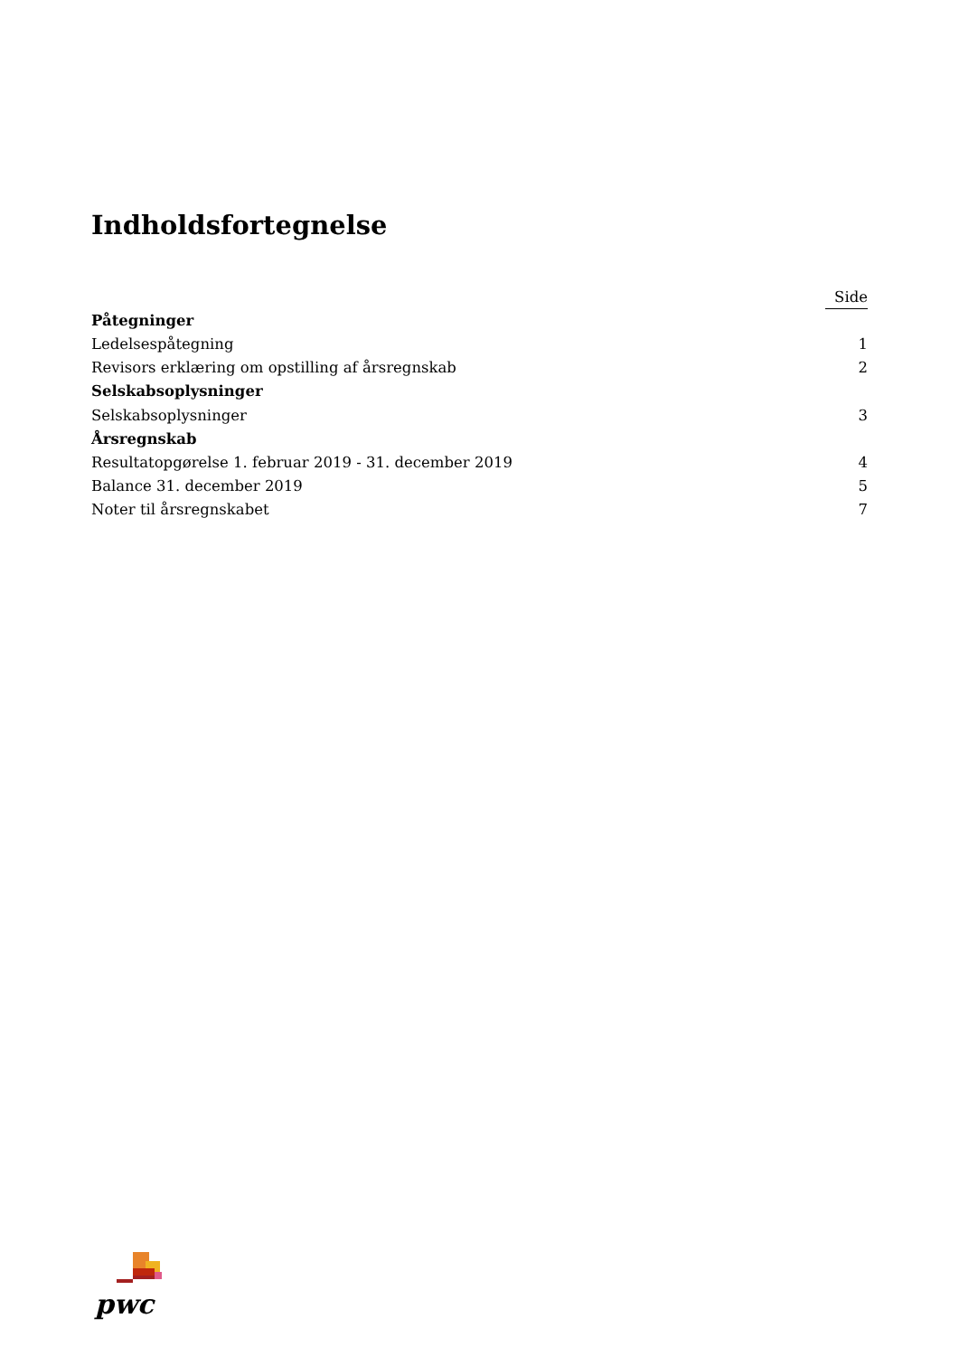Indholdsfortegnelse
| | Side |
| Påtegninger | |
| Ledelsespåtegning | 1 |
| Revisors erklæring om opstilling af årsregnskab | 2 |
| Selskabsoplysninger | |
| Selskabsoplysninger | 3 |
| Årsregnskab | |
| Resultatopgørelse 1. februar 2019 - 31. december 2019 | 4 |
| Balance 31. december 2019 | 5 |
| Noter til årsregnskabet | 7 |
pwc